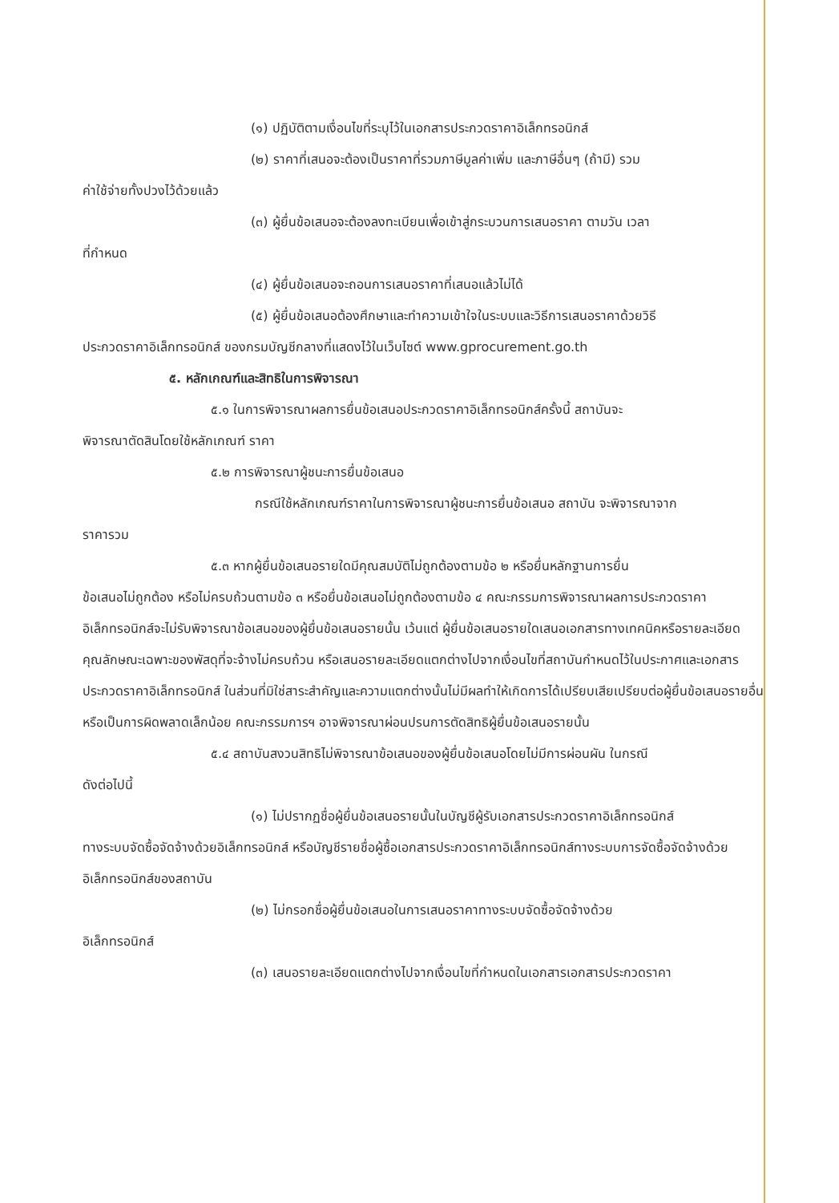(๑) ปฏิบัติตามเงื่อนไขที่ระบุไว้ในเอกสารประกวดราคาอิเล็กทรอนิกส์
(๒) ราคาที่เสนอจะต้องเป็นราคาที่รวมภาษีมูลค่าเพิ่ม และภาษีอื่นๆ (ถ้ามี) รวม
ค่าใช้จ่ายทั้งปวงไว้ด้วยแล้ว
(๓) ผู้ยื่นข้อเสนอจะต้องลงทะเบียนเพื่อเข้าสู่กระบวนการเสนอราคา ตามวัน เวลา
ที่กำหนด
(๔) ผู้ยื่นข้อเสนอจะถอนการเสนอราคาที่เสนอแล้วไม่ได้
(๕) ผู้ยื่นข้อเสนอต้องศึกษาและทำความเข้าใจในระบบและวิธีการเสนอราคาด้วยวิธี
ประกวดราคาอิเล็กทรอนิกส์ ของกรมบัญชีกลางที่แสดงไว้ในเว็บไซต์ www.gprocurement.go.th
๕. หลักเกณฑ์และสิทธิในการพิจารณา
๕.๑ ในการพิจารณาผลการยื่นข้อเสนอประกวดราคาอิเล็กทรอนิกส์ครั้งนี้ สถาบันจะ
พิจารณาตัดสินโดยใช้หลักเกณฑ์ ราคา
๕.๒ การพิจารณาผู้ชนะการยื่นข้อเสนอ
กรณีใช้หลักเกณฑ์ราคาในการพิจารณาผู้ชนะการยื่นข้อเสนอ สถาบัน จะพิจารณาจาก
ราคารวม
๕.๓ หากผู้ยื่นข้อเสนอรายใดมีคุณสมบัติไม่ถูกต้องตามข้อ ๒ หรือยื่นหลักฐานการยื่น
ข้อเสนอไม่ถูกต้อง หรือไม่ครบถ้วนตามข้อ ๓ หรือยื่นข้อเสนอไม่ถูกต้องตามข้อ ๔ คณะกรรมการพิจารณาผลการประกวดราคาอิเล็กทรอนิกส์จะไม่รับพิจารณาข้อเสนอของผู้ยื่นข้อเสนอรายนั้น เว้นแต่ ผู้ยื่นข้อเสนอรายใดเสนอเอกสารทางเทคนิคหรือรายละเอียดคุณลักษณะเฉพาะของพัสดุที่จะจ้างไม่ครบถ้วน หรือเสนอรายละเอียดแตกต่างไปจากเงื่อนไขที่สถาบันกำหนดไว้ในประกาศและเอกสารประกวดราคาอิเล็กทรอนิกส์ ในส่วนที่มิใช่สาระสำคัญและความแตกต่างนั้นไม่มีผลทำให้เกิดการได้เปรียบเสียเปรียบต่อผู้ยื่นข้อเสนอรายอื่น หรือเป็นการผิดพลาดเล็กน้อย คณะกรรมการฯ อาจพิจารณาผ่อนปรนการตัดสิทธิผู้ยื่นข้อเสนอรายนั้น
๕.๔ สถาบันสงวนสิทธิไม่พิจารณาข้อเสนอของผู้ยื่นข้อเสนอโดยไม่มีการผ่อนผัน ในกรณี
ดังต่อไปนี้
(๑) ไม่ปรากฏชื่อผู้ยื่นข้อเสนอรายนั้นในบัญชีผู้รับเอกสารประกวดราคาอิเล็กทรอนิกส์
ทางระบบจัดซื้อจัดจ้างด้วยอิเล็กทรอนิกส์ หรือบัญชีรายชื่อผู้ซื้อเอกสารประกวดราคาอิเล็กทรอนิกส์ทางระบบการจัดซื้อจัดจ้างด้วยอิเล็กทรอนิกส์ของสถาบัน
(๒) ไม่กรอกชื่อผู้ยื่นข้อเสนอในการเสนอราคาทางระบบจัดซื้อจัดจ้างด้วย
อิเล็กทรอนิกส์
(๓) เสนอรายละเอียดแตกต่างไปจากเงื่อนไขที่กำหนดในเอกสารเอกสารประกวดราคา